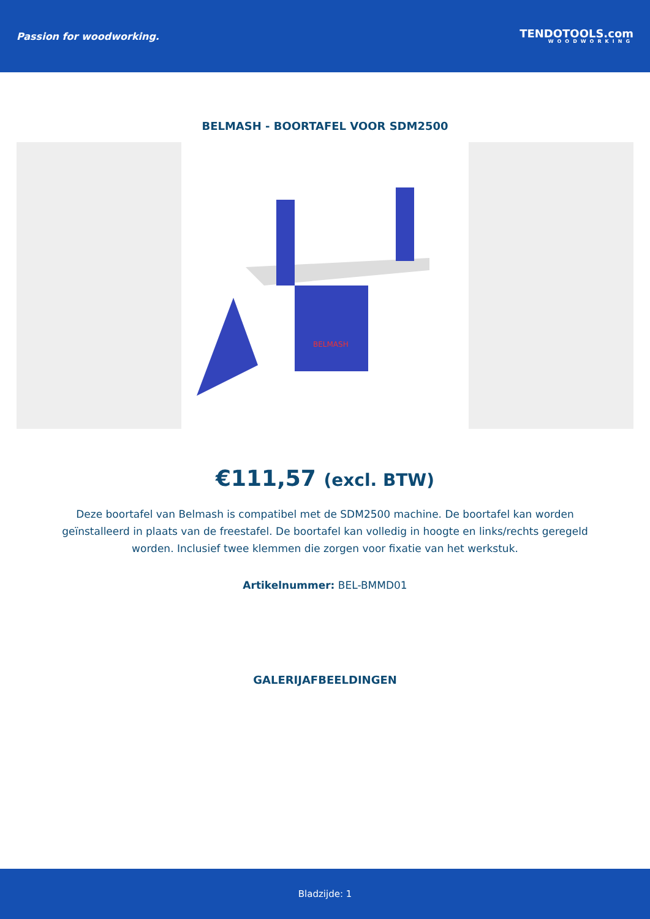Passion for woodworking.
TENDOTOOLS.com
WOODWORKING
BELMASH - BOORTAFEL VOOR SDM2500
BELMASH
€111,57 (excl. BTW)
Deze boortafel van Belmash is compatibel met de SDM2500 machine. De boortafel kan worden geïnstalleerd in plaats van de freestafel. De boortafel kan volledig in hoogte en links/rechts geregeld worden. Inclusief twee klemmen die zorgen voor fixatie van het werkstuk.
Artikelnummer: BEL-BMMD01
GALERIJAFBEELDINGEN
Bladzijde: 1